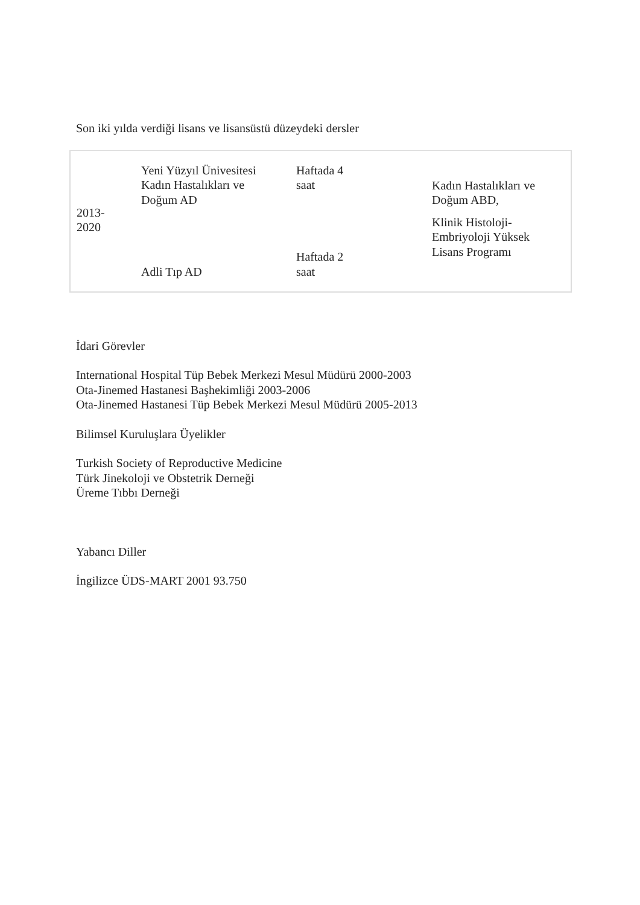Son iki yılda verdiği lisans ve lisansüstü düzeydeki dersler
| 2013- 2020 | Yeni Yüzyıl Ünivesitesi Kadın Hastalıkları ve Doğum AD | Haftada 4 saat | Kadın Hastalıkları ve Doğum ABD, Klinik Histoloji- Embriyoloji Yüksek Lisans Programı |
| | Adli Tıp AD | Haftada 2 saat | |
İdari Görevler
International Hospital Tüp Bebek Merkezi Mesul Müdürü 2000-2003
Ota-Jinemed Hastanesi Başhekimliği 2003-2006
Ota-Jinemed Hastanesi Tüp Bebek Merkezi Mesul Müdürü 2005-2013
Bilimsel Kuruluşlara Üyelikler
Turkish Society of Reproductive Medicine
Türk Jinekoloji ve Obstetrik Derneği
Üreme Tıbbı Derneği
Yabancı Diller
İngilizce ÜDS-MART 2001 93.750